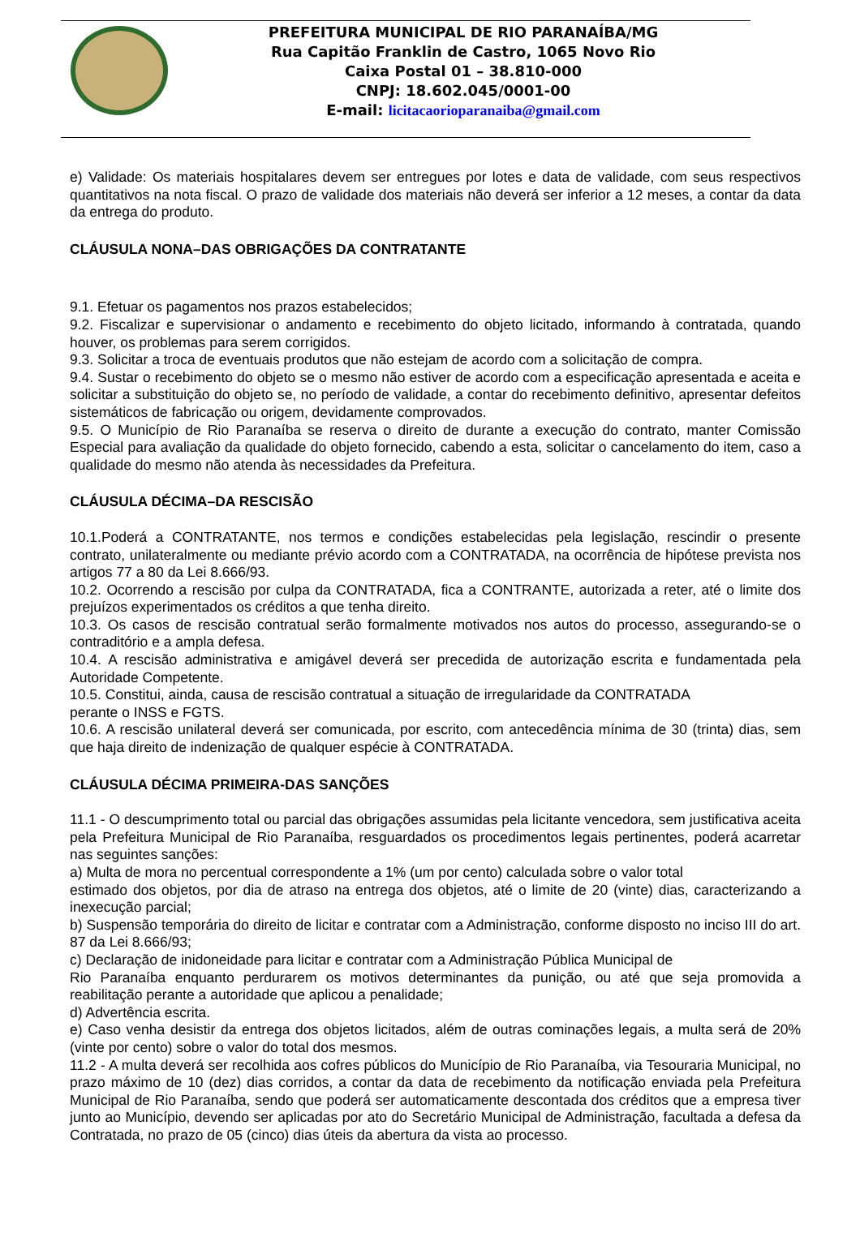PREFEITURA MUNICIPAL DE RIO PARANAÍBA/MG
Rua Capitão Franklin de Castro, 1065 Novo Rio
Caixa Postal 01 – 38.810-000
CNPJ: 18.602.045/0001-00
E-mail: licitacaorioparanaiba@gmail.com
e) Validade: Os materiais hospitalares devem ser entregues por lotes e data de validade, com seus respectivos quantitativos na nota fiscal. O prazo de validade dos materiais não deverá ser inferior a 12 meses, a contar da data da entrega do produto.
CLÁUSULA NONA–DAS OBRIGAÇÕES DA CONTRATANTE
9.1. Efetuar os pagamentos nos prazos estabelecidos;
9.2. Fiscalizar e supervisionar o andamento e recebimento do objeto licitado, informando à contratada, quando houver, os problemas para serem corrigidos.
9.3. Solicitar a troca de eventuais produtos que não estejam de acordo com a solicitação de compra.
9.4. Sustar o recebimento do objeto se o mesmo não estiver de acordo com a especificação apresentada e aceita e solicitar a substituição do objeto se, no período de validade, a contar do recebimento definitivo, apresentar defeitos sistemáticos de fabricação ou origem, devidamente comprovados.
9.5. O Município de Rio Paranaíba se reserva o direito de durante a execução do contrato, manter Comissão Especial para avaliação da qualidade do objeto fornecido, cabendo a esta, solicitar o cancelamento do item, caso a qualidade do mesmo não atenda às necessidades da Prefeitura.
CLÁUSULA DÉCIMA–DA RESCISÃO
10.1.Poderá a CONTRATANTE, nos termos e condições estabelecidas pela legislação, rescindir o presente contrato, unilateralmente ou mediante prévio acordo com a CONTRATADA, na ocorrência de hipótese prevista nos artigos 77 a 80 da Lei 8.666/93.
10.2. Ocorrendo a rescisão por culpa da CONTRATADA, fica a CONTRANTE, autorizada a reter, até o limite dos prejuízos experimentados os créditos a que tenha direito.
10.3. Os casos de rescisão contratual serão formalmente motivados nos autos do processo, assegurando-se o contraditório e a ampla defesa.
10.4. A rescisão administrativa e amigável deverá ser precedida de autorização escrita e fundamentada pela Autoridade Competente.
10.5. Constitui, ainda, causa de rescisão contratual a situação de irregularidade da CONTRATADA
perante o INSS e FGTS.
10.6. A rescisão unilateral deverá ser comunicada, por escrito, com antecedência mínima de 30 (trinta) dias, sem que haja direito de indenização de qualquer espécie à CONTRATADA.
CLÁUSULA DÉCIMA PRIMEIRA-DAS SANÇÕES
11.1 - O descumprimento total ou parcial das obrigações assumidas pela licitante vencedora, sem justificativa aceita pela Prefeitura Municipal de Rio Paranaíba, resguardados os procedimentos legais pertinentes, poderá acarretar nas seguintes sanções:
a) Multa de mora no percentual correspondente a 1% (um por cento) calculada sobre o valor total
estimado dos objetos, por dia de atraso na entrega dos objetos, até o limite de 20 (vinte) dias, caracterizando a inexecução parcial;
b) Suspensão temporária do direito de licitar e contratar com a Administração, conforme disposto no inciso III do art. 87 da Lei 8.666/93;
c) Declaração de inidoneidade para licitar e contratar com a Administração Pública Municipal de
Rio Paranaíba enquanto perdurarem os motivos determinantes da punição, ou até que seja promovida a reabilitação perante a autoridade que aplicou a penalidade;
d) Advertência escrita.
e) Caso venha desistir da entrega dos objetos licitados, além de outras cominações legais, a multa será de 20% (vinte por cento) sobre o valor do total dos mesmos.
11.2 - A multa deverá ser recolhida aos cofres públicos do Município de Rio Paranaíba, via Tesouraria Municipal, no prazo máximo de 10 (dez) dias corridos, a contar da data de recebimento da notificação enviada pela Prefeitura Municipal de Rio Paranaíba, sendo que poderá ser automaticamente descontada dos créditos que a empresa tiver junto ao Município, devendo ser aplicadas por ato do Secretário Municipal de Administração, facultada a defesa da Contratada, no prazo de 05 (cinco) dias úteis da abertura da vista ao processo.